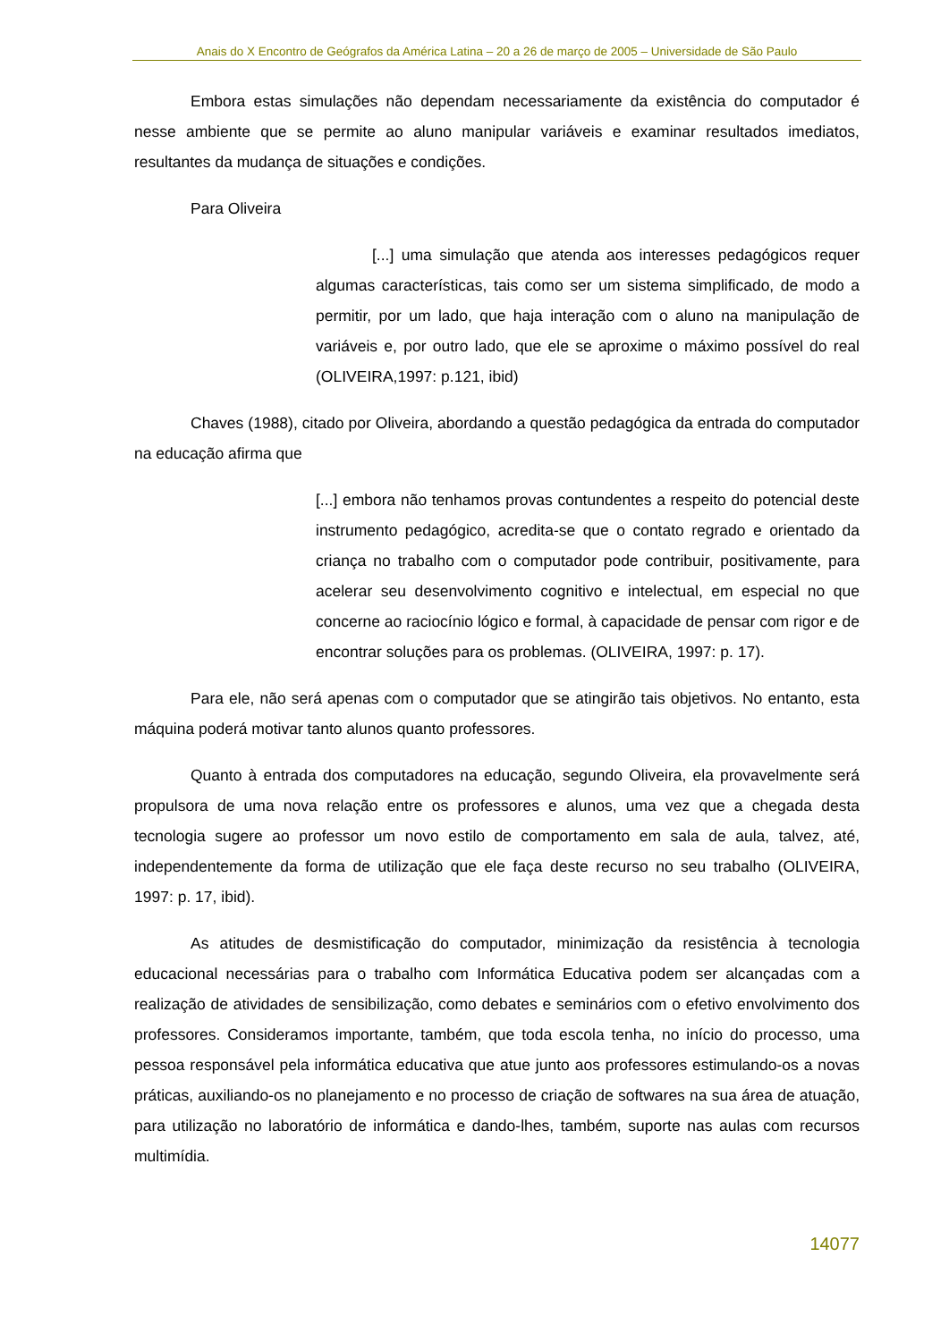Anais do X Encontro de Geógrafos da América Latina – 20 a 26 de março de 2005 – Universidade de São Paulo
Embora estas simulações não dependam necessariamente da existência do computador é nesse ambiente que se permite ao aluno manipular variáveis e examinar resultados imediatos, resultantes da mudança de situações e condições.
Para Oliveira
[...] uma simulação que atenda aos interesses pedagógicos requer algumas características, tais como ser um sistema simplificado, de modo a permitir, por um lado, que haja interação com o aluno na manipulação de variáveis e, por outro lado, que ele se aproxime o máximo possível do real (OLIVEIRA,1997: p.121, ibid)
Chaves (1988), citado por Oliveira, abordando a questão pedagógica da entrada do computador na educação afirma que
[...] embora não tenhamos provas contundentes a respeito do potencial deste instrumento pedagógico, acredita-se que o contato regrado e orientado da criança no trabalho com o computador pode contribuir, positivamente, para acelerar seu desenvolvimento cognitivo e intelectual, em especial no que concerne ao raciocínio lógico e formal, à capacidade de pensar com rigor e de encontrar soluções para os problemas. (OLIVEIRA, 1997: p. 17).
Para ele, não será apenas com o computador que se atingirão tais objetivos. No entanto, esta máquina poderá motivar tanto alunos quanto professores.
Quanto à entrada dos computadores na educação, segundo Oliveira, ela provavelmente será propulsora de uma nova relação entre os professores e alunos, uma vez que a chegada desta tecnologia sugere ao professor um novo estilo de comportamento em sala de aula, talvez, até, independentemente da forma de utilização que ele faça deste recurso no seu trabalho (OLIVEIRA, 1997: p. 17, ibid).
As atitudes de desmistificação do computador, minimização da resistência à tecnologia educacional necessárias para o trabalho com Informática Educativa podem ser alcançadas com a realização de atividades de sensibilização, como debates e seminários com o efetivo envolvimento dos professores. Consideramos importante, também, que toda escola tenha, no início do processo, uma pessoa responsável pela informática educativa que atue junto aos professores estimulando-os a novas práticas, auxiliando-os no planejamento e no processo de criação de softwares na sua área de atuação, para utilização no laboratório de informática e dando-lhes, também, suporte nas aulas com recursos multimídia.
14077